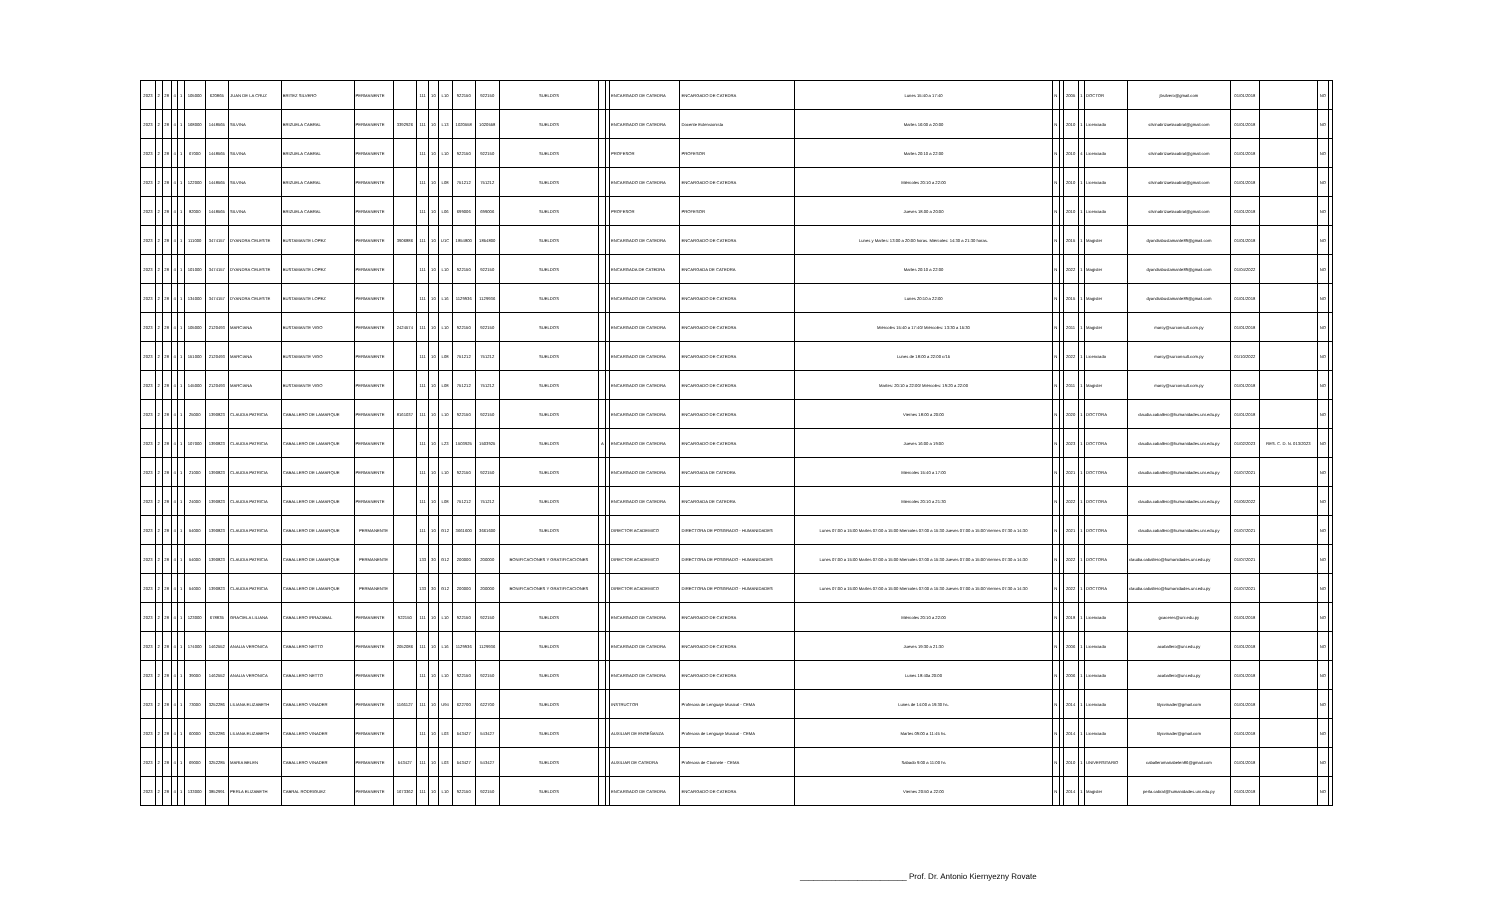| 2023 | 2 | 28 | 4 | 1 | 105000 | 620865 | JUAN DE LA CRUZ | BRITEZ SILVERO | PERMANENTE | | 111 | 10 | L10 | 922150 | 922150 | SUELDOS | | | ENCARGADO DE CATEDRA | ENCARGADO DE CATEDRA | Lunes 15:40 a 17:40 | N | | 2005 | 1 | DOCTOR | jbsilvero@gmail.com | 01/01/2018 | | NO | |
| 2023 | 2 | 28 | 4 | 1 | 168000 | 1448565 | SILVINA | BRIZUELA CABRAL | PERMANENTE | 3392926 | 111 | 10 | L13 | 1020558 | 1020558 | SUELDOS | | | ENCARGADO DE CATEDRA | Docente Extensionista | Martes 16:00 a 20:00 | N | | 2010 | 1 | Licenciado | silvinabrizuelacabral@gmail.com | 01/01/2018 | | NO | |
| 2023 | 2 | 28 | 4 | 1 | 67000 | 1448565 | SILVINA | BRIZUELA CABRAL | PERMANENTE | | 111 | 10 | L10 | 922150 | 922150 | SUELDOS | | | PROFESOR | PROFESOR | Martes 20:10 a 22:00 | N | | 2010 | 4 | Licenciado | silvinabrizuelacabral@gmail.com | 01/01/2018 | | NO | |
| 2023 | 2 | 28 | 4 | 1 | 122000 | 1448565 | SILVINA | BRIZUELA CABRAL | PERMANENTE | | 111 | 10 | L08 | 751212 | 751212 | SUELDOS | | | ENCARGADO DE CATEDRA | ENCARGADO DE CATEDRA | Miércoles 20:10 a 22:00 | N | | 2010 | 1 | Licenciado | silvinabrizuelacabral@gmail.com | 01/01/2018 | | NO | |
| 2023 | 2 | 28 | 4 | 1 | 82000 | 1448565 | SILVINA | BRIZUELA CABRAL | PERMANENTE | | 111 | 10 | L06 | 699006 | 699006 | SUELDOS | | | PROFESOR | PROFESOR | Jueves 18.00 a 20:00 | N | | 2010 | 1 | Licenciado | silvinabrizuelacabral@gmail.com | 01/01/2018 | | NO | |
| 2023 | 2 | 28 | 4 | 1 | 111000 | 3474157 | DYANDRA CELESTE | BUSTAMANTE LOPEZ | PERMANENTE | 3906886 | 111 | 10 | U1C | 1854800 | 1854800 | SUELDOS | | | ENCARGADO DE CATEDRA | ENCARGADO DE CATEDRA | Lunes y Martes: 13:00 a 20:00 horas. Miércoles: 14:30 a 21:30 horas. | N | | 2015 | 1 | Magister | dyandrabustamante89@gmail.com | 01/01/2018 | | NO | |
| 2023 | 2 | 28 | 4 | 1 | 101000 | 3474157 | DYANDRA CELESTE | BUSTAMANTE LOPEZ | PERMANENTE | | 111 | 10 | L10 | 922150 | 922150 | SUELDOS | | | ENCARGADA DE CATEDRA | ENCARGADA DE CATEDRA | Martes 20:10 a 22:00 | N | | 2022 | 1 | Magister | dyandrabustamante89@gmail.com | 01/04/2022 | | NO | |
| 2023 | 2 | 28 | 4 | 1 | 134000 | 3474157 | DYANDRA CELESTE | BUSTAMANTE LOPEZ | PERMANENTE | | 111 | 10 | L16 | 1129936 | 1129936 | SUELDOS | | | ENCARGADO DE CATEDRA | ENCARGADO DE CATEDRA | Lunes 20:10 a 22:00 | N | | 2015 | 1 | Magister | dyandrabustamante89@gmail.com | 01/01/2018 | | NO | |
| 2023 | 2 | 28 | 4 | 1 | 105000 | 2120493 | MARCIANA | BUSTAMANTE VIGO | PERMANENTE | 2424574 | 111 | 10 | L10 | 922150 | 922150 | SUELDOS | | | ENCARGADO DE CATEDRA | ENCARGADO DE CATEDRA | Miércoles 15:40 a 17:40/ Miércoles: 13:30 a 15:30 | N | | 2011 | 1 | Magister | marcy@surconsult.com.py | 01/01/2018 | | NO | |
| 2023 | 2 | 28 | 4 | 1 | 151000 | 2120493 | MARCIANA | BUSTAMANTE VIGO | PERMANENTE | | 111 | 10 | L08 | 751212 | 751212 | SUELDOS | | | ENCARGADO DE CATEDRA | ENCARGADO DE CATEDRA | Lunes de 18:00 a 22:00 c/15 | N | | 2022 | 1 | Licenciado | marcy@surconsult.com.py | 01/10/2022 | | NO | |
| 2023 | 2 | 28 | 4 | 1 | 145000 | 2120493 | MARCIANA | BUSTAMANTE VIGO | PERMANENTE | | 111 | 10 | L08 | 751212 | 751212 | SUELDOS | | | ENCARGADO DE CATEDRA | ENCARGADO DE CATEDRA | Martes: 20:10 a 22:00/ Miércoles: 19:20 a 22:00 | N | | 2011 | 1 | Magister | marcy@surconsult.com.py | 01/01/2018 | | NO | |
| 2023 | 2 | 28 | 4 | 1 | 25000 | 1390823 | CLAUDIA PATRICIA | CABALLERO DE LAMARQUE | PERMANENTE | 8161037 | 111 | 10 | L10 | 922150 | 922150 | SUELDOS | | | ENCARGADO DE CATEDRA | ENCARGADO DE CATEDRA | Viernes 18:00 a 20:00 | N | | 2020 | 1 | DOCTORA | claudia.caballero@humanidades.uni.edu.py | 01/01/2018 | | NO | |
| 2023 | 2 | 28 | 4 | 1 | 107000 | 1390823 | CLAUDIA PATRICIA | CABALLERO DE LAMARQUE | PERMANENTE | | 111 | 10 | L23 | 1503925 | 1503925 | SUELDOS | A | | ENCARGADO DE CATEDRA | ENCARGADO DE CATEDRA | Jueves 16:00 a 19:00 | N | | 2023 | 1 | DOCTORA | claudia.caballero@humanidades.uni.edu.py | 01/02/2023 | RES. C. D. N. 013/2023 | NO | |
| 2023 | 2 | 28 | 4 | 1 | 21000 | 1390823 | CLAUDIA PATRICIA | CABALLERO DE LAMARQUE | PERMANENTE | | 111 | 10 | L10 | 922150 | 922150 | SUELDOS | | | ENCARGADO DE CATEDRA | ENCARGADA DE CATEDRA | Miercoles 15:40 a 17:00 | N | | 2021 | 1 | DOCTORA | claudia.caballero@humanidades.uni.edu.py | 01/07/2021 | | NO | |
| 2023 | 2 | 28 | 4 | 1 | 24000 | 1390823 | CLAUDIA PATRICIA | CABALLERO DE LAMARQUE | PERMANENTE | | 111 | 10 | L08 | 751212 | 751212 | SUELDOS | | | ENCARGADO DE CATEDRA | ENCARGADA DE CATEDRA | Miercoles 20:10 a 21:30 | N | | 2022 | 1 | DOCTORA | claudia.caballero@humanidades.uni.edu.py | 01/06/2022 | | NO | |
| 2023 | 2 | 28 | 4 | 1 | 54000 | 1390823 | CLAUDIA PATRICIA | CABALLERO DE LAMARQUE | PERMANENTE | | 111 | 10 | G12 | 3661600 | 3661600 | SUELDOS | | | DIRECTOR ACADEMICO | DIRECTORA DE POSGRADO - HUMANIDADES | Lunes 07:00 a 15:00 Martes 07:00 a 15:00 Miercoles 07:00 a 15:30 Jueves 07:00 a 15:00 Viernes 07:30 a 14:30 | N | | 2021 | 1 | DOCTORA | claudia.caballero@humanidades.uni.edu.py | 01/07/2021 | | NO | |
| 2023 | 2 | 28 | 4 | 1 | 54000 | 1390823 | CLAUDIA PATRICIA | CABALLERO DE LAMARQUE | PERMANENTE | | 133 | 30 | G12 | 200000 | 200000 | BONIFICACIONES Y GRATIFICACIONES | | | DIRECTOR ACADEMICO | DIRECTORA DE POSGRADO - HUMANIDADES | Lunes 07:00 a 15:00 Martes 07:00 a 15:00 Miercoles 07:00 a 15:30 Jueves 07:00 a 15:00 Viernes 07:30 a 14:30 | N | | 2022 | 1 | DOCTORA | claudia.caballero@humanidades.uni.edu.py | 01/07/2021 | | NO | |
| 2023 | 2 | 28 | 4 | 1 | 54000 | 1390823 | CLAUDIA PATRICIA | CABALLERO DE LAMARQUE | PERMANENTE | | 133 | 30 | G12 | 200000 | 200000 | BONIFICACIONES Y GRATIFICACIONES | | | DIRECTOR ACADEMICO | DIRECTORA DE POSGRADO - HUMANIDADES | Lunes 07:00 a 15:00 Martes 07:00 a 15:00 Miercoles 07:00 a 15:30 Jueves 07:00 a 15:00 Viernes 07:30 a 14:30 | N | | 2022 | 1 | DOCTORA | claudia.caballero@humanidades.uni.edu.py | 01/07/2021 | | NO | |
| 2023 | 2 | 28 | 4 | 1 | 123000 | 678835 | GRACIELA LILIANA | CABALLERO IRRAZABAL | PERMANENTE | 922150 | 111 | 10 | L10 | 922150 | 922150 | SUELDOS | | | ENCARGADO DE CATEDRA | ENCARGADO DE CATEDRA | Miércoles 20:10 a 22:00 | N | | 2018 | 1 | Licenciado | gcaceres@uni.edu.py | 01/01/2018 | | NO | |
| 2023 | 2 | 28 | 4 | 1 | 174000 | 1462552 | ANALIA VERONICA | CABALLERO NETTO | PERMANENTE | 2052086 | 111 | 10 | L16 | 1129936 | 1129936 | SUELDOS | | | ENCARGADO DE CATEDRA | ENCARGADO DE CATEDRA | Jueves 19:30 a 21:30 | N | | 2006 | 1 | Licenciado | acaballero@uni.edu.py | 01/01/2018 | | NO | |
| 2023 | 2 | 28 | 4 | 1 | 39000 | 1462552 | ANALIA VERONICA | CABALLERO NETTO | PERMANENTE | | 111 | 10 | L10 | 922150 | 922150 | SUELDOS | | | ENCARGADO DE CATEDRA | ENCARGADO DE CATEDRA | Lunes 18:40a 20:00 | N | | 2006 | 1 | Licenciado | acaballero@uni.edu.py | 01/01/2018 | | NO | |
| 2023 | 2 | 28 | 4 | 1 | 73000 | 3252286 | LILIANA ELIZABETH | CABALLERO VINADER | PERMANENTE | 1166127 | 111 | 10 | U94 | 622700 | 622700 | SUELDOS | | | INSTRUCTOR | Profesora de Lenguaje Musical - CEMA | Lunes de 14:00 a 19:30 hs. | N | | 2014 | 1 | Licenciado | lilycvinader@gmail.com | 01/01/2018 | | NO | |
| 2023 | 2 | 28 | 4 | 1 | 60000 | 3252286 | LILIANA ELIZABETH | CABALLERO VINADER | PERMANENTE | | 111 | 10 | L03 | 543427 | 543427 | SUELDOS | | | AUXILIAR DE ENSEÑANZA | Profesora de Lenguaje Musical - CEMA | Martes 09:00 a 11:45 hs. | N | | 2014 | 1 | Licenciado | lilycvinader@gmail.com | 01/01/2018 | | NO | |
| 2023 | 2 | 28 | 4 | 1 | 69000 | 3252285 | MARIA BELEN | CABALLERO VINADER | PERMANENTE | 543427 | 111 | 10 | L03 | 543427 | 543427 | SUELDOS | | | AUXILIAR DE CATEDRA | Profesora de Clarinete - CEMA | Sabado 9:00 a 11:00 hs | N | | 2010 | 1 | UNIVERSITARIO | caballeromariabelen86@gmail.com | 01/01/2018 | | NO | |
| 2023 | 2 | 28 | 4 | 1 | 133000 | 3852991 | PERLA ELIZABETH | CABRAL RODRIGUEZ | PERMANENTE | 1673362 | 111 | 10 | L10 | 922150 | 922150 | SUELDOS | | | ENCARGADO DE CATEDRA | ENCARGADO DE CATEDRA | Viernes 20:50 a 22:00 | N | | 2014 | 1 | Magister | perla.cabral@humanidades.uni.edu.py | 01/01/2018 | | NO | |
________________________ Prof. Dr. Antonio Kiernyezny Rovate